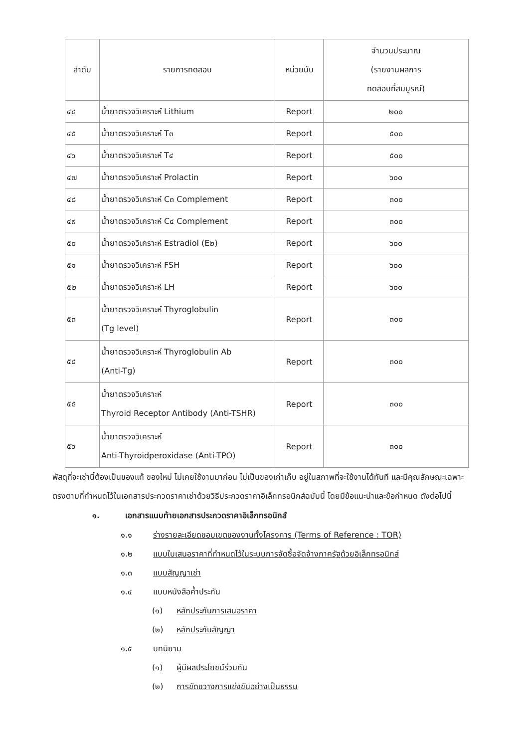| ลำดับ | รายการทดสอบ | หน่วยนับ | จำนวนประมาณ (รายงานผลการ ทดสอบที่สมบูรณ์) |
| --- | --- | --- | --- |
| ๔๔ | น้ำยาตรวจวิเคราะห์ Lithium | Report | ๒๐๐ |
| ๔๕ | น้ำยาตรวจวิเคราะห์ T๓ | Report | ๕๐๐ |
| ๔๖ | น้ำยาตรวจวิเคราะห์ T๔ | Report | ๕๐๐ |
| ๔๗ | น้ำยาตรวจวิเคราะห์ Prolactin | Report | ๖๐๐ |
| ๔๘ | น้ำยาตรวจวิเคราะห์ C๓ Complement | Report | ๓๐๐ |
| ๔๙ | น้ำยาตรวจวิเคราะห์ C๔ Complement | Report | ๓๐๐ |
| ๕๐ | น้ำยาตรวจวิเคราะห์ Estradiol (E๒) | Report | ๖๐๐ |
| ๕๑ | น้ำยาตรวจวิเคราะห์ FSH | Report | ๖๐๐ |
| ๕๒ | น้ำยาตรวจวิเคราะห์ LH | Report | ๖๐๐ |
| ๕๓ | น้ำยาตรวจวิเคราะห์ Thyroglobulin (Tg level) | Report | ๓๐๐ |
| ๕๔ | น้ำยาตรวจวิเคราะห์ Thyroglobulin Ab (Anti-Tg) | Report | ๓๐๐ |
| ๕๕ | น้ำยาตรวจวิเคราะห์ Thyroid Receptor Antibody (Anti-TSHR) | Report | ๓๐๐ |
| ๕๖ | น้ำยาตรวจวิเคราะห์ Anti-Thyroidperoxidase (Anti-TPO) | Report | ๓๐๐ |
พัสดุที่จะเช่านี้ต้องเป็นของแท้ ของใหม่ ไม่เคยใช้งานมาก่อน ไม่เป็นของเก่าเก็บ อยู่ในสภาพที่จะใช้งานได้ทันที และมีคุณลักษณะเฉพาะตรงตามที่กำหนดไว้ในเอกสารประกวดราคาเช่าด้วยวิธีประกวดราคาอิเล็กทรอนิกส์ฉบับนี้ โดยมีข้อแนะนำและข้อกำหนด ดังต่อไปนี้
๑. เอกสารแนบท้ายเอกสารประกวดราคาอิเล็กทรอนิกส์
๑.๑ ร่างรายละเอียดขอบเขตของงานทั้งโครงการ (Terms of Reference : TOR)
๑.๒ แบบใบเสนอราคาที่กำหนดไว้ในระบบการจัดซื้อจัดจ้างภาครัฐด้วยอิเล็กทรอนิกส์
๑.๓ แบบสัญญาเช่า
๑.๔ แบบหนังสือค้ำประกัน
(๑) หลักประกันการเสนอราคา
(๒) หลักประกันสัญญา
๑.๕ บทนิยาม
(๑) ผู้มีผลประโยชน์ร่วมกัน
(๒) การขัดขวางการแข่งขันอย่างเป็นธรรม